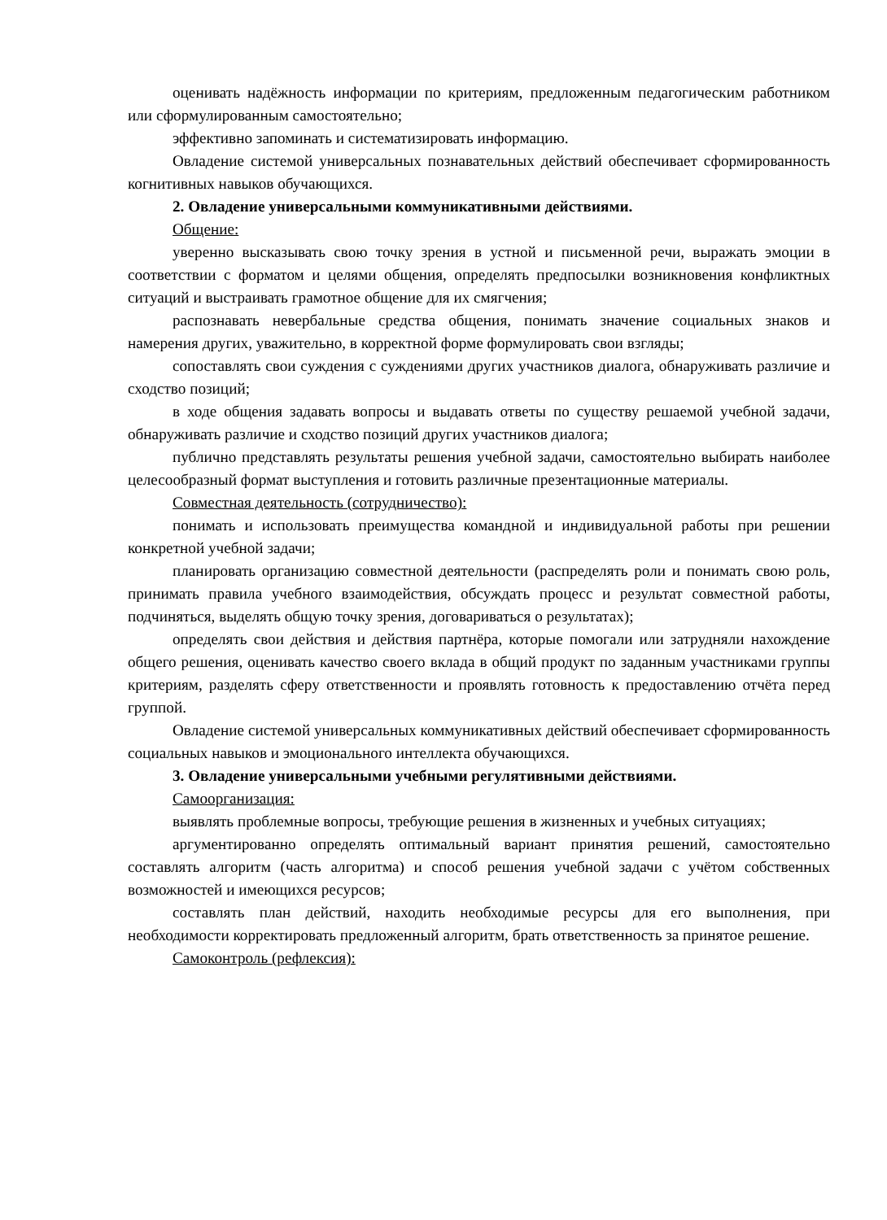оценивать надёжность информации по критериям, предложенным педагогическим работником или сформулированным самостоятельно;
эффективно запоминать и систематизировать информацию.
Овладение системой универсальных познавательных действий обеспечивает сформированность когнитивных навыков обучающихся.
2. Овладение универсальными коммуникативными действиями.
Общение:
уверенно высказывать свою точку зрения в устной и письменной речи, выражать эмоции в соответствии с форматом и целями общения, определять предпосылки возникновения конфликтных ситуаций и выстраивать грамотное общение для их смягчения;
распознавать невербальные средства общения, понимать значение социальных знаков и намерения других, уважительно, в корректной форме формулировать свои взгляды;
сопоставлять свои суждения с суждениями других участников диалога, обнаруживать различие и сходство позиций;
в ходе общения задавать вопросы и выдавать ответы по существу решаемой учебной задачи, обнаруживать различие и сходство позиций других участников диалога;
публично представлять результаты решения учебной задачи, самостоятельно выбирать наиболее целесообразный формат выступления и готовить различные презентационные материалы.
Совместная деятельность (сотрудничество):
понимать и использовать преимущества командной и индивидуальной работы при решении конкретной учебной задачи;
планировать организацию совместной деятельности (распределять роли и понимать свою роль, принимать правила учебного взаимодействия, обсуждать процесс и результат совместной работы, подчиняться, выделять общую точку зрения, договариваться о результатах);
определять свои действия и действия партнёра, которые помогали или затрудняли нахождение общего решения, оценивать качество своего вклада в общий продукт по заданным участниками группы критериям, разделять сферу ответственности и проявлять готовность к предоставлению отчёта перед группой.
Овладение системой универсальных коммуникативных действий обеспечивает сформированность социальных навыков и эмоционального интеллекта обучающихся.
3. Овладение универсальными учебными регулятивными действиями.
Самоорганизация:
выявлять проблемные вопросы, требующие решения в жизненных и учебных ситуациях;
аргументированно определять оптимальный вариант принятия решений, самостоятельно составлять алгоритм (часть алгоритма) и способ решения учебной задачи с учётом собственных возможностей и имеющихся ресурсов;
составлять план действий, находить необходимые ресурсы для его выполнения, при необходимости корректировать предложенный алгоритм, брать ответственность за принятое решение.
Самоконтроль (рефлексия):